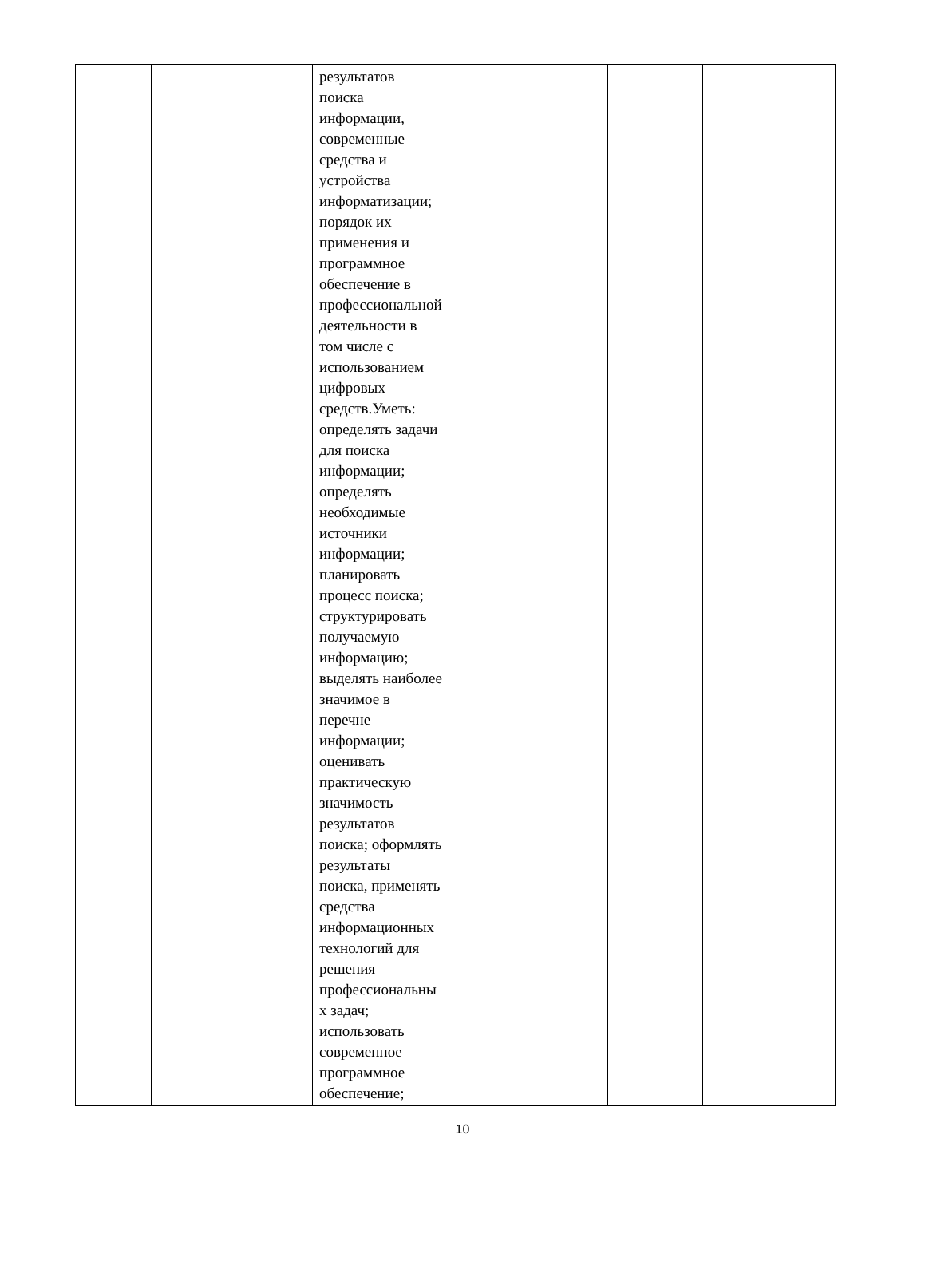| | | результатов поиска информации, современные средства и устройства информатизации; порядок их применения и программное обеспечение в профессиональной деятельности в том числе с использованием цифровых средств.Уметь: определять задачи для поиска информации; определять необходимые источники информации; планировать процесс поиска; структурировать получаемую информацию; выделять наиболее значимое в перечне информации; оценивать практическую значимость результатов поиска; оформлять результаты поиска, применять средства информационных технологий для решения профессиональны х задач; использовать современное программное обеспечение; | | | |
10